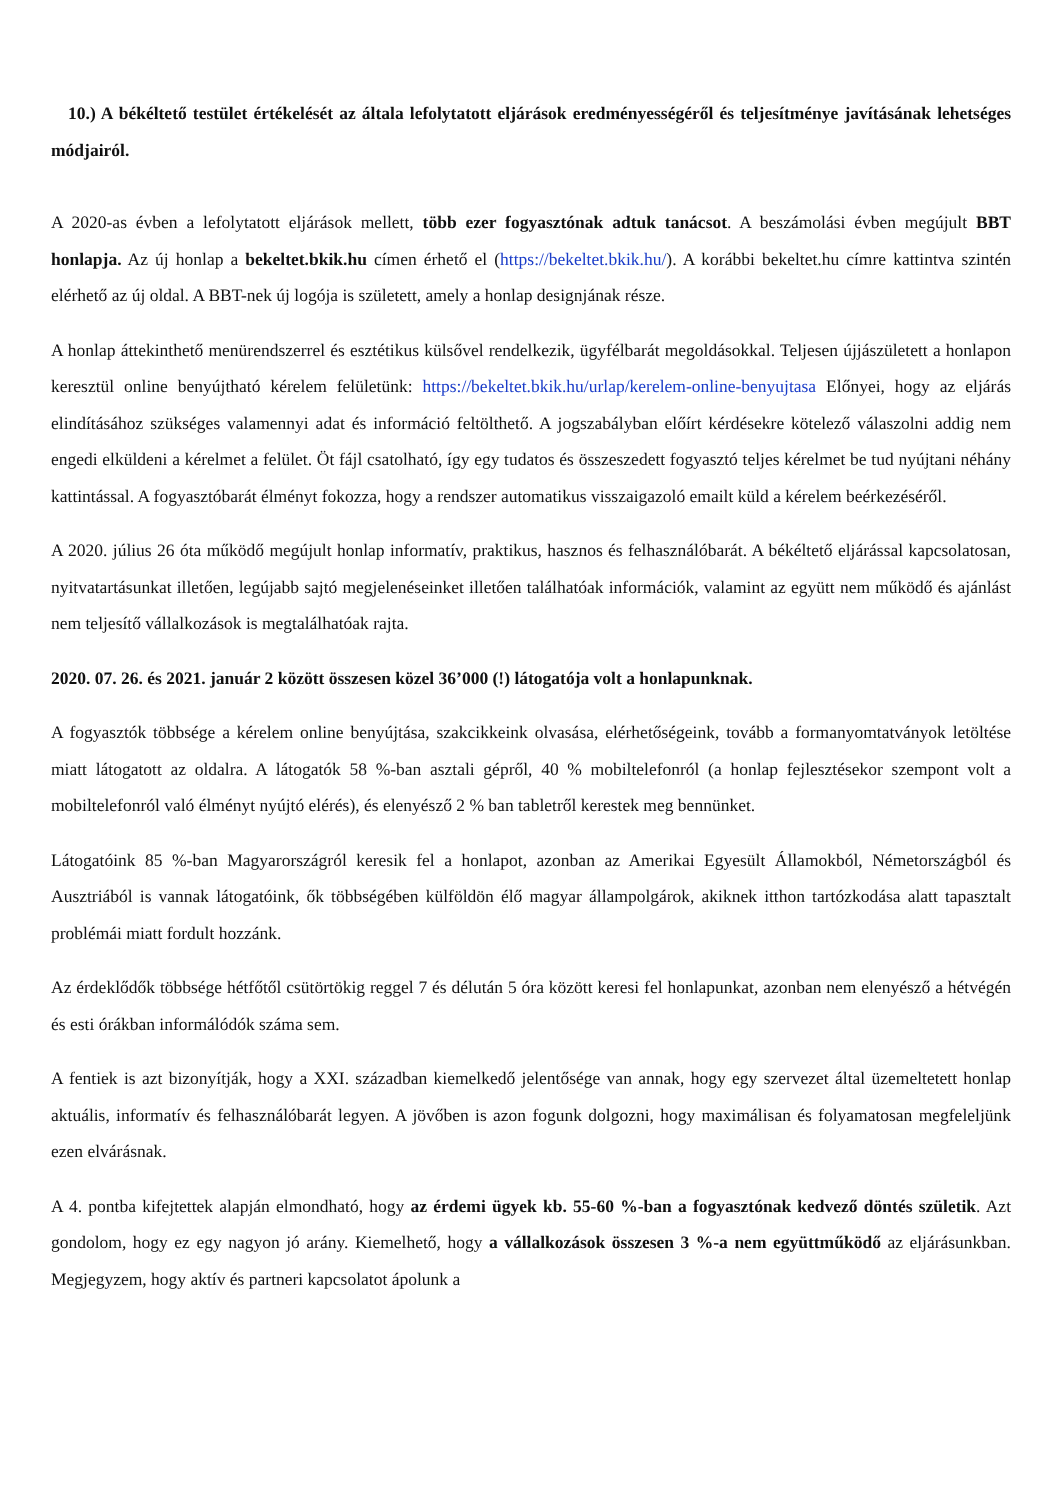10.) A békéltető testület értékelését az általa lefolytatott eljárások eredményességéről és teljesítménye javításának lehetséges módjairól.
A 2020-as évben a lefolytatott eljárások mellett, több ezer fogyasztónak adtuk tanácsot. A beszámolási évben megújult BBT honlapja. Az új honlap a bekeltet.bkik.hu címen érhető el (https://bekeltet.bkik.hu/). A korábbi bekeltet.hu címre kattintva szintén elérhető az új oldal. A BBT-nek új logója is született, amely a honlap designjának része.
A honlap áttekinthető menürendszerrel és esztétikus külsővel rendelkezik, ügyfélbarát megoldásokkal. Teljesen újjászületett a honlapon keresztül online benyújtható kérelem felületünk: https://bekeltet.bkik.hu/urlap/kerelem-online-benyujtasa Előnyei, hogy az eljárás elindításához szükséges valamennyi adat és információ feltölthető. A jogszabályban előírt kérdésekre kötelező válaszolni addig nem engedi elküldeni a kérelmet a felület. Öt fájl csatolható, így egy tudatos és összeszedett fogyasztó teljes kérelmet be tud nyújtani néhány kattintással. A fogyasztóbarát élményt fokozza, hogy a rendszer automatikus visszaigazoló emailt küld a kérelem beérkezéséről.
A 2020. július 26 óta működő megújult honlap informatív, praktikus, hasznos és felhasználóbarát. A békéltető eljárással kapcsolatosan, nyitvatartásunkat illetően, legújabb sajtó megjelenéseinket illetően találhatóak információk, valamint az együtt nem működő és ajánlást nem teljesítő vállalkozások is megtalálhatóak rajta.
2020. 07. 26. és 2021. január 2 között összesen közel 36’000 (!) látogatója volt a honlapunknak.
A fogyasztók többsége a kérelem online benyújtása, szakcikkeink olvasása, elérhetőségeink, tovább a formanyomtatványok letöltése miatt látogatott az oldalra. A látogatók 58 %-ban asztali gépről, 40 % mobiltelefonról (a honlap fejlesztésekor szempont volt a mobiltelefonról való élményt nyújtó elérés), és elenyésző 2 % ban tabletről kerestek meg bennünket.
Látogatóink 85 %-ban Magyarországról keresik fel a honlapot, azonban az Amerikai Egyesült Államokból, Németországból és Ausztriából is vannak látogatóink, ők többségében külföldön élő magyar állampolgárok, akiknek itthon tartózkodása alatt tapasztalt problémái miatt fordult hozzánk.
Az érdeklődők többsége hétfőtől csütörtökig reggel 7 és délután 5 óra között keresi fel honlapunkat, azonban nem elenyésző a hétvégén és esti órákban informálódók száma sem.
A fentiek is azt bizonyítják, hogy a XXI. században kiemelkedő jelentősége van annak, hogy egy szervezet által üzemeltetett honlap aktuális, informatív és felhasználóbarát legyen. A jövőben is azon fogunk dolgozni, hogy maximálisan és folyamatosan megfeleljünk ezen elvárásnak.
A 4. pontba kifejtettek alapján elmondható, hogy az érdemi ügyek kb. 55-60 %-ban a fogyasztónak kedvező döntés születik. Azt gondolom, hogy ez egy nagyon jó arány. Kiemelhető, hogy a vállalkozások összesen 3 %-a nem együttműködő az eljárásunkban. Megjegyzem, hogy aktív és partneri kapcsolatot ápolunk a